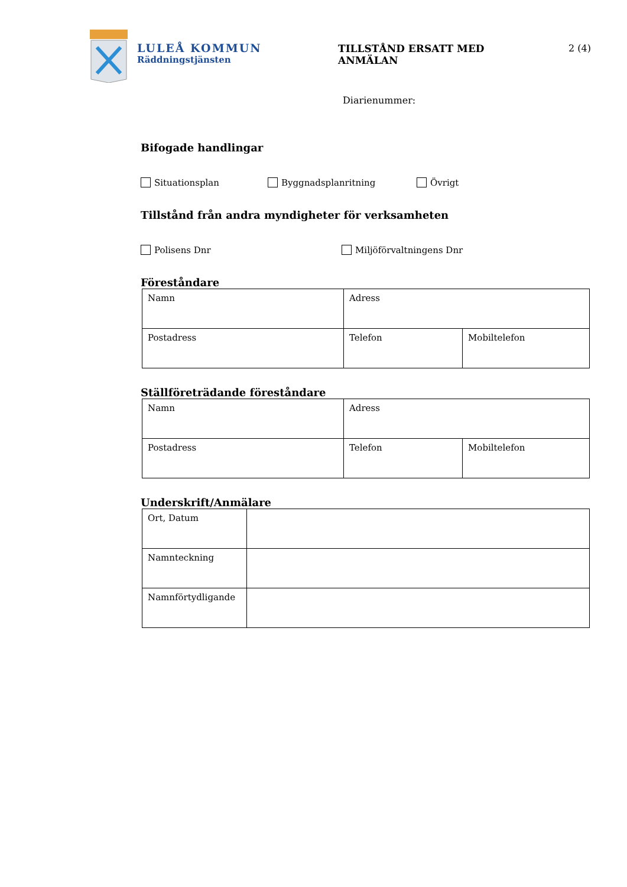LULEÅ KOMMUN
Räddningstjänsten
TILLSTÅND ERSATT MED
ANMÄLAN
2 (4)
Diarienummer:
Bifogade handlingar
Situationsplan Byggnadsplanritning Övrigt
Tillstånd från andra myndigheter för verksamheten
Polisens Dnr Miljöförvaltningens Dnr
Föreståndare
| Namn | Adress | |
| Postadress | Telefon | Mobiltelefon |
Ställföreträdande föreståndare
| Namn | Adress | |
| Postadress | Telefon | Mobiltelefon |
Underskrift/Anmälare
| Ort, Datum | |
| Namnteckning | |
| Namnförtydligande | |